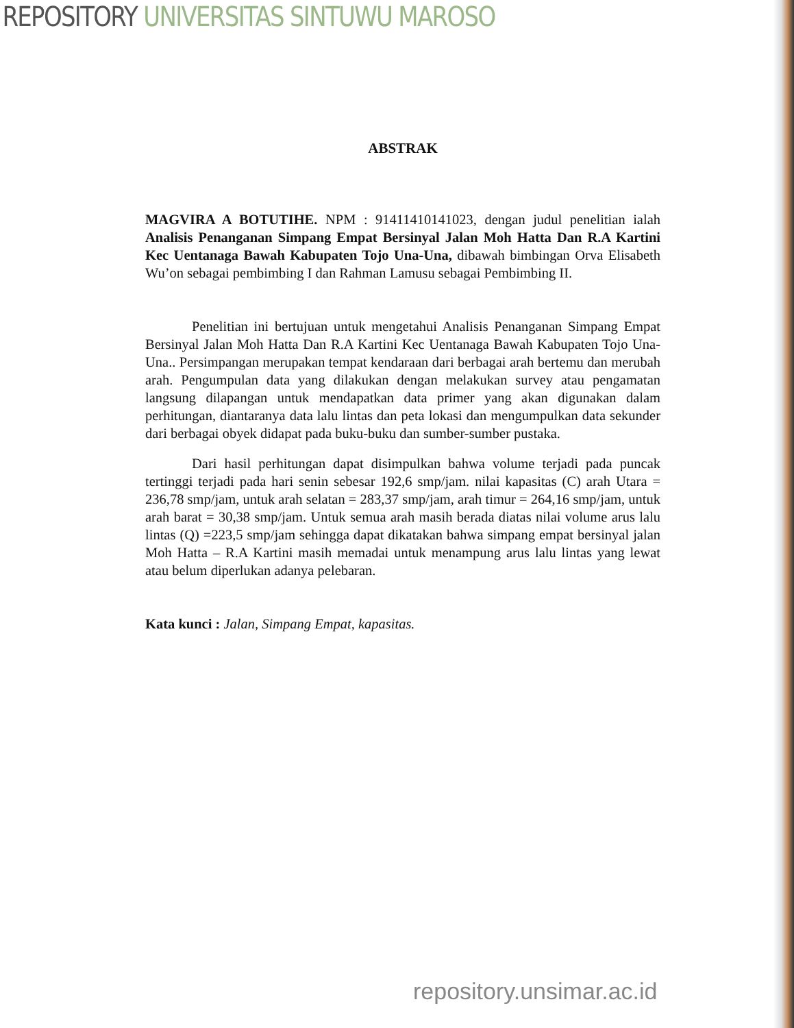REPOSITORY UNIVERSITAS SINTUWU MAROSO
ABSTRAK
MAGVIRA A BOTUTIHE. NPM : 91411410141023, dengan judul penelitian ialah Analisis Penanganan Simpang Empat Bersinyal Jalan Moh Hatta Dan R.A Kartini Kec Uentanaga Bawah Kabupaten Tojo Una-Una, dibawah bimbingan Orva Elisabeth Wu’on sebagai pembimbing I dan Rahman Lamusu sebagai Pembimbing II.
Penelitian ini bertujuan untuk mengetahui Analisis Penanganan Simpang Empat Bersinyal Jalan Moh Hatta Dan R.A Kartini Kec Uentanaga Bawah Kabupaten Tojo Una-Una.. Persimpangan merupakan tempat kendaraan dari berbagai arah bertemu dan merubah arah. Pengumpulan data yang dilakukan dengan melakukan survey atau pengamatan langsung dilapangan untuk mendapatkan data primer yang akan digunakan dalam perhitungan, diantaranya data lalu lintas dan peta lokasi dan mengumpulkan data sekunder dari berbagai obyek didapat pada buku-buku dan sumber-sumber pustaka.
Dari hasil perhitungan dapat disimpulkan bahwa volume terjadi pada puncak tertinggi terjadi pada hari senin sebesar 192,6 smp/jam. nilai kapasitas (C) arah Utara = 236,78 smp/jam, untuk arah selatan = 283,37 smp/jam, arah timur = 264,16 smp/jam, untuk arah barat = 30,38 smp/jam. Untuk semua arah masih berada diatas nilai volume arus lalu lintas (Q) =223,5 smp/jam sehingga dapat dikatakan bahwa simpang empat bersinyal jalan Moh Hatta – R.A Kartini masih memadai untuk menampung arus lalu lintas yang lewat atau belum diperlukan adanya pelebaran.
Kata kunci : Jalan, Simpang Empat, kapasitas.
repository.unsimar.ac.id